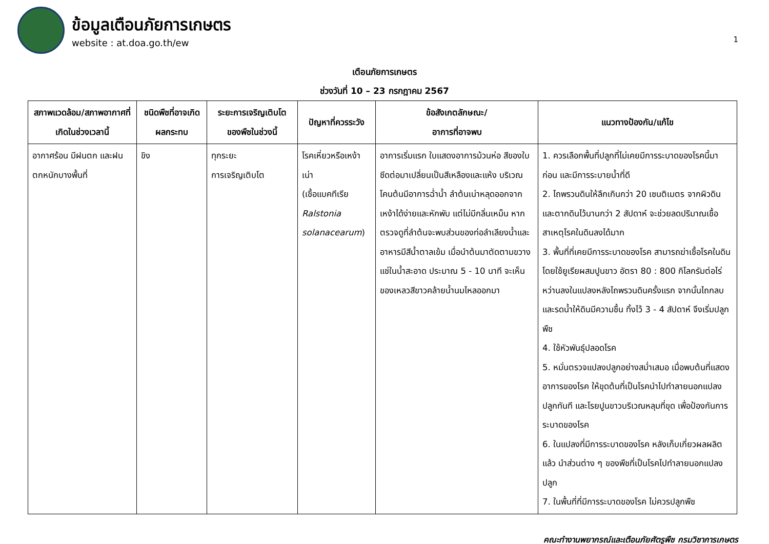1
ข้อมูลเตือนภัยการเกษตร
website : at.doa.go.th/ew
เตือนภัยการเกษตร
ช่วงวันที่ 10 – 23 กรกฎาคม 2567
| สภาพแวดล้อม/สภาพอากาศที่เกิดในช่วงเวลานี้ | ชนิดพืชที่อาจเกิดผลกระทบ | ระยะการเจริญเติบโตของพืชในช่วงนี้ | ปัญหาที่ควรระวัง | ข้อสังเกตลักษณะ/ อาการที่อาจพบ | แนวทางป้องกัน/แก้ไข |
| --- | --- | --- | --- | --- | --- |
| อากาศร้อน มีฝนตก และฝนตกหนักบางพื้นที่ | ขิง | ทุกระยะ การเจริญเติบโต | โรคเหี่ยวหรือเหง้าเน่า (เชื้อแบคทีเรีย Ralstonia solanacearum ) | อาการเริ่มแรก ใบแสดงอาการม้วนห่อ สีของใบซีดต่อมาเปลี่ยนเป็นสีเหลืองและแห้ง บริเวณโคนต้นมีอาการฉ่ำน้ำ ลำต้นเน่าหลุดออกจากเหง้าได้ง่ายและหักพับ แต่ไม่มีกลิ่นเหม็น หากตรวจดูที่ลำต้นจะพบส่วนของท่อลำเลียงน้ำและอาหารมีสีน้ำตาลเข้ม เมื่อนำต้นมาตัดตามขวางแช่ในน้ำสะอาด ประมาณ 5 - 10 นาที จะเห็นของเหลวสีขาวคล้ายน้ำนมไหลออกมา | 1. ควรเลือกพื้นที่ปลูกที่ไม่เคยมีการระบาดของโรคนี้มาก่อน และมีการระบายน้ำที่ดี 2. ไถพรวนดินให้ลึกเกินกว่า 20 เซนติเมตร จากผิวดินและตากดินไว้นานกว่า 2 สัปดาห์ จะช่วยลดปริมาณเชื้อสาเหตุโรคในดินลงได้มาก 3. พื้นที่ที่เคยมีการระบาดของโรค สามารถฆ่าเชื้อโรคในดิน โดยใช้ยูเรียผสมปูนขาว อัตรา 80 : 800 กิโลกรัมต่อไร่ หว่านลงในแปลงหลังไถพรวนดินครั้งแรก จากนั้นไถกลบและรดน้ำให้ดินมีความชื้น ทิ้งไว้ 3 - 4 สัปดาห์ จึงเริ่มปลูกพืช 4. ใช้หัวพันธุ์ปลอดโรค 5. หมั่นตรวจแปลงปลูกอย่างสม่ำเสมอ เมื่อพบต้นที่แสดงอาการของโรค ให้ขุดต้นที่เป็นโรคนำไปทำลายนอกแปลงปลูกทันที และโรยปูนขาวบริเวณหลุมที่ขุด เพื่อป้องกันการระบาดของโรค 6. ในแปลงที่มีการระบาดของโรค หลังเก็บเกี่ยวผลผลิตแล้ว นำส่วนต่าง ๆ ของพืชที่เป็นโรคไปทำลายนอกแปลงปลูก 7. ในพื้นที่ที่มีการระบาดของโรค ไม่ควรปลูกพืช |
คณะทำงานพยากรณ์และเตือนภัยศัตรูพืช กรมวิชาการเกษตร